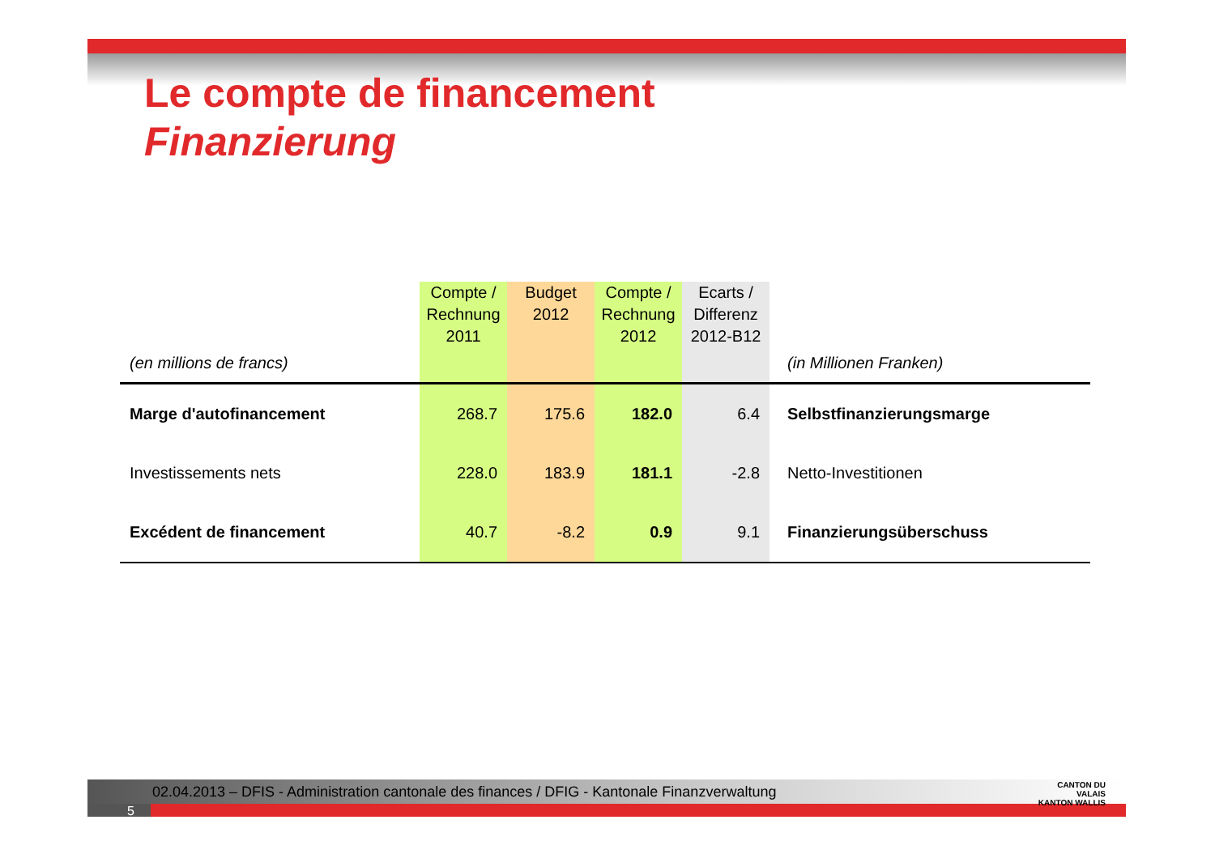Le compte de financement
Finanzierung
| (en millions de francs) | Compte / Rechnung 2011 | Budget 2012 | Compte / Rechnung 2012 | Ecarts / Differenz 2012-B12 | (in Millionen Franken) |
| --- | --- | --- | --- | --- | --- |
| Marge d'autofinancement | 268.7 | 175.6 | 182.0 | 6.4 | Selbstfinanzierungsmarge |
| Investissements nets | 228.0 | 183.9 | 181.1 | -2.8 | Netto-Investitionen |
| Excédent de financement | 40.7 | -8.2 | 0.9 | 9.1 | Finanzierungsüberschuss |
02.04.2013 – DFIS - Administration cantonale des finances / DFIG - Kantonale Finanzverwaltung
5
CANTON DU VALAIS
KANTON WALLIS